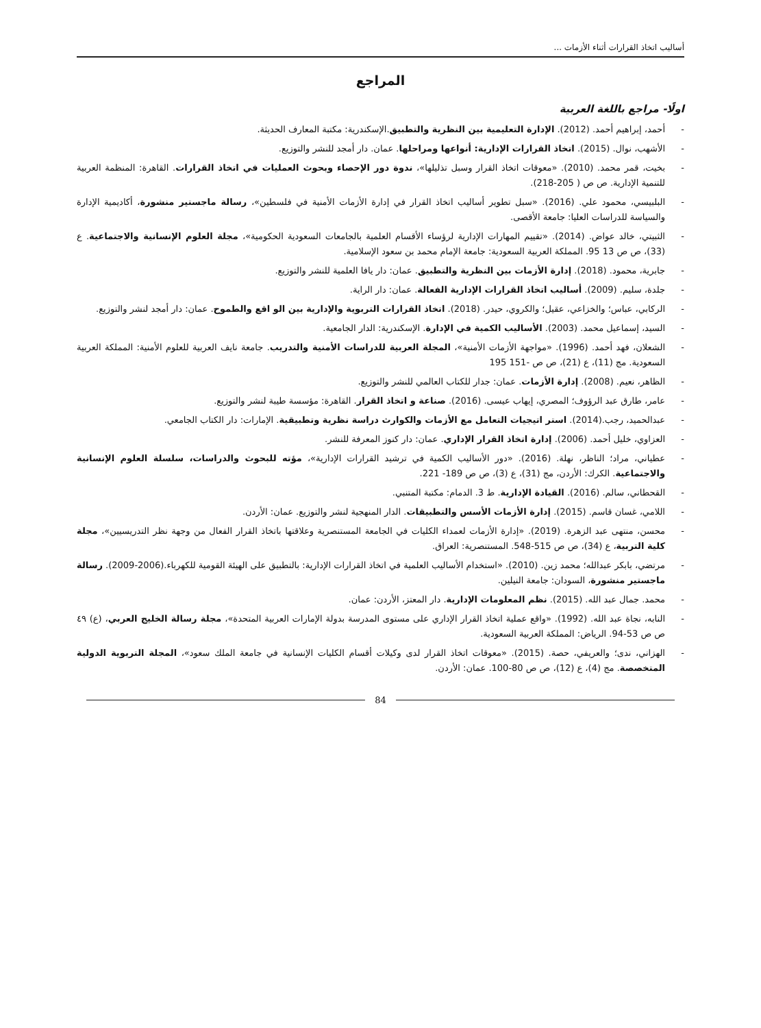أساليب اتخاذ القرارات أثناء الأزمات ...
المراجع
اولًا- مراجع باللغة العربية
- أحمد، إبراهيم أحمد. (2012). الإدارة التعليمية بين النظرية والتطبيق.الإسكندرية: مكتبة المعارف الحديثة.
- الأشهب، نوال. (2015). اتخاذ القرارات الإدارية: أنواعها ومراحلها. عمان. دار أمجد للنشر والتوزيع.
- بخيت، قمر محمد. (2010). «معوقات اتخاذ القرار وسبل تذليلها»، ندوة دور الإحصاء وبحوث العمليات في اتخاذ القرارات. القاهرة: المنظمة العربية للتنمية الإدارية. ص ص ( 205-218).
- البلبيسي، محمود علي. (2016). «سبل تطوير أساليب اتخاذ القرار في إدارة الأزمات الأمنية في فلسطين»، رسالة ماجستير منشورة، أكاديمية الإدارة والسياسة للدراسات العليا: جامعة الأقصى.
- الثبيتي، خالد عواض. (2014). «تقييم المهارات الإدارية لرؤساء الأقسام العلمية بالجامعات السعودية الحكومية»، مجلة العلوم الإنسانية والاجتماعية. ع (33)، ص ص 13 95. المملكة العربية السعودية: جامعة الإمام محمد بن سعود الإسلامية.
- جابرية، محمود. (2018). إدارة الأزمات بين النظرية والتطبيق. عمان: دار يافا العلمية للنشر والتوزيع.
- جلدة، سليم. (2009). أساليب اتخاذ القرارات الإدارية الفعالة. عمان: دار الراية.
- الركابي، عباس؛ والخزاعي، عقيل؛ والكروي، حيدر. (2018). اتخاذ القرارات التربوية والإدارية بين الو اقع والطموح. عمان: دار أمجد لنشر والتوزيع.
- السيد، إسماعيل محمد. (2003). الأساليب الكمية في الإدارة. الإسكندرية: الدار الجامعية.
- الشعلان، فهد أحمد. (1996). «مواجهة الأزمات الأمنية»، المجلة العربية للدراسات الأمنية والتدريب. جامعة نايف العربية للعلوم الأمنية: المملكة العربية السعودية. مج (11)، ع (21)، ص ص -151 195
- الظاهر، نعيم. (2008). إدارة الأزمات. عمان: جدار للكتاب العالمي للنشر والتوزيع.
- عامر، طارق عبد الرؤوف؛ المصري، إيهاب عيسى. (2016). صناعة و اتخاذ القرار. القاهرة: مؤسسة طيبة لنشر والتوزيع.
- عبدالحميد، رجب.(2014). استر اتيجيات التعامل مع الأزمات والكوارث دراسة نظرية وتطبيقية. الإمارات: دار الكتاب الجامعي.
- العزاوي، خليل أحمد. (2006). إدارة اتخاذ القرار الإداري. عمان: دار كنوز المعرفة للنشر.
- عطياني، مراد؛ الناظر، نهلة. (2016). «دور الأساليب الكمية في ترشيد القرارات الإدارية»، مؤته للبحوث والدراسات، سلسلة العلوم الإنسانية والاجتماعية. الكرك: الأردن، مج (31)، ع (3)، ص ص 189- 221.
- القحطاني، سالم. (2016). القيادة الإدارية. ط 3. الدمام: مكتبة المتنبي.
- اللامي، غسان قاسم. (2015). إدارة الأزمات الأسس والتطبيقات. الدار المنهجية لنشر والتوزيع. عمان: الأردن.
- محسن، منتهى عبد الزهرة. (2019). «إدارة الأزمات لعمداء الكليات في الجامعة المستنصرية وعلاقتها باتخاذ القرار الفعال من وجهة نظر التدريسيين»، مجلة كلية التربية، ع (34)، ص ص 515-548. المستنصرية: العراق.
- مرتضي، بابكر عبدالله؛ محمد زين. (2010). «استخدام الأساليب العلمية في اتخاذ القرارات الإدارية: بالتطبيق على الهيئة القومية للكهرباء.(2006-2009). رسالة ماجستير منشورة، السودان: جامعة النيلين.
- محمد. جمال عبد الله. (2015). نظم المعلومات الإدارية. دار المعتز، الأردن: عمان.
- النابه، نجاة عبد الله. (1992). «واقع عملية اتخاذ القرار الإداري على مستوى المدرسة بدولة الإمارات العربية المتحدة»، مجلة رسالة الخليج العربي، (ع) ٤٩ ص ص 53-94. الرياض: المملكة العربية السعودية.
- الهزاني، ندى؛ والعريفي، حصة. (2015). «معوقات اتخاذ القرار لدى وكيلات أقسام الكليات الإنسانية في جامعة الملك سعود»، المجلة التربوية الدولية المتخصصة. مج (4)، ع (12)، ص ص 80-100. عمان: الأردن.
84